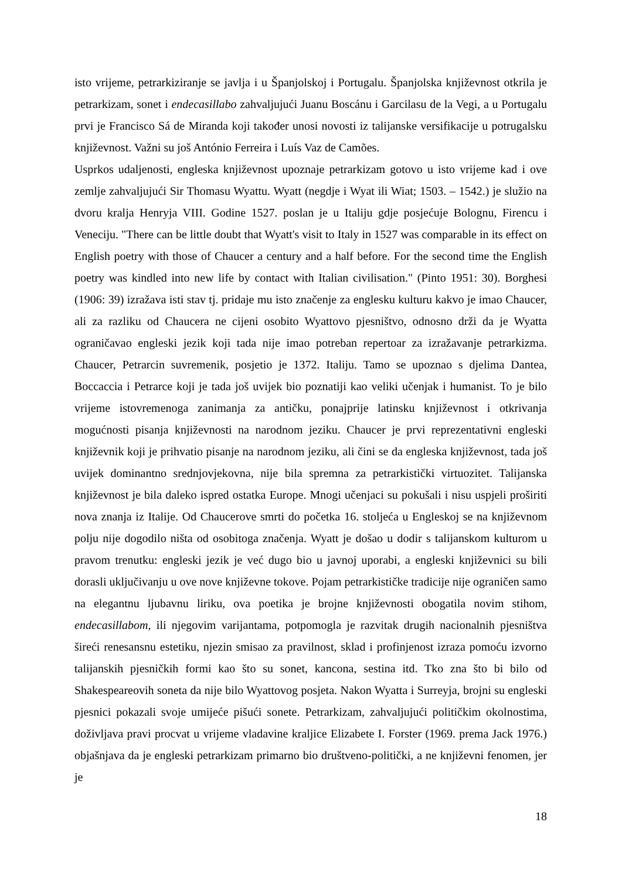isto vrijeme, petrarkiziranje se javlja i u Španjolskoj i Portugalu. Španjolska književnost otkrila je petrarkizam, sonet i endecasillabo zahvaljujući Juanu Boscánu i Garcilasu de la Vegi, a u Portugalu prvi je Francisco Sá de Miranda koji također unosi novosti iz talijanske versifikacije u potrugalsku književnost. Važni su još António Ferreira i Luís Vaz de Camões.
Usprkos udaljenosti, engleska književnost upoznaje petrarkizam gotovo u isto vrijeme kad i ove zemlje zahvaljujući Sir Thomasu Wyattu. Wyatt (negdje i Wyat ili Wiat; 1503. – 1542.) je služio na dvoru kralja Henryja VIII. Godine 1527. poslan je u Italiju gdje posjećuje Bolognu, Firencu i Veneciju. "There can be little doubt that Wyatt's visit to Italy in 1527 was comparable in its effect on English poetry with those of Chaucer a century and a half before. For the second time the English poetry was kindled into new life by contact with Italian civilisation." (Pinto 1951: 30). Borghesi (1906: 39) izražava isti stav tj. pridaje mu isto značenje za englesku kulturu kakvo je imao Chaucer, ali za razliku od Chaucera ne cijeni osobito Wyattovo pjesništvo, odnosno drži da je Wyatta ograničavao engleski jezik koji tada nije imao potreban repertoar za izražavanje petrarkizma. Chaucer, Petrarcin suvremenik, posjetio je 1372. Italiju. Tamo se upoznao s djelima Dantea, Boccaccia i Petrarce koji je tada još uvijek bio poznatiji kao veliki učenjak i humanist. To je bilo vrijeme istovremenoga zanimanja za antičku, ponajprije latinsku književnost i otkrivanja mogućnosti pisanja književnosti na narodnom jeziku. Chaucer je prvi reprezentativni engleski književnik koji je prihvatio pisanje na narodnom jeziku, ali čini se da engleska književnost, tada još uvijek dominantno srednjovjekovna, nije bila spremna za petrarkistički virtuozitet. Talijanska književnost je bila daleko ispred ostatka Europe. Mnogi učenjaci su pokušali i nisu uspjeli proširiti nova znanja iz Italije. Od Chaucerove smrti do početka 16. stoljeća u Engleskoj se na književnom polju nije dogodilo ništa od osobitoga značenja. Wyatt je došao u dodir s talijanskom kulturom u pravom trenutku: engleski jezik je već dugo bio u javnoj uporabi, a engleski književnici su bili dorasli uključivanju u ove nove književne tokove. Pojam petrarkističke tradicije nije ograničen samo na elegantnu ljubavnu liriku, ova poetika je brojne književnosti obogatila novim stihom, endecasillabom, ili njegovim varijantama, potpomogla je razvitak drugih nacionalnih pjesništva šireći renesansnu estetiku, njezin smisao za pravilnost, sklad i profinjenost izraza pomoću izvorno talijanskih pjesničkih formi kao što su sonet, kancona, sestina itd. Tko zna što bi bilo od Shakespeareovih soneta da nije bilo Wyattovog posjeta. Nakon Wyatta i Surreyja, brojni su engleski pjesnici pokazali svoje umijeće pišući sonete. Petrarkizam, zahvaljujući političkim okolnostima, doživljava pravi procvat u vrijeme vladavine kraljice Elizabete I. Forster (1969. prema Jack 1976.) objašnjava da je engleski petrarkizam primarno bio društveno-politički, a ne književni fenomen, jer je
18